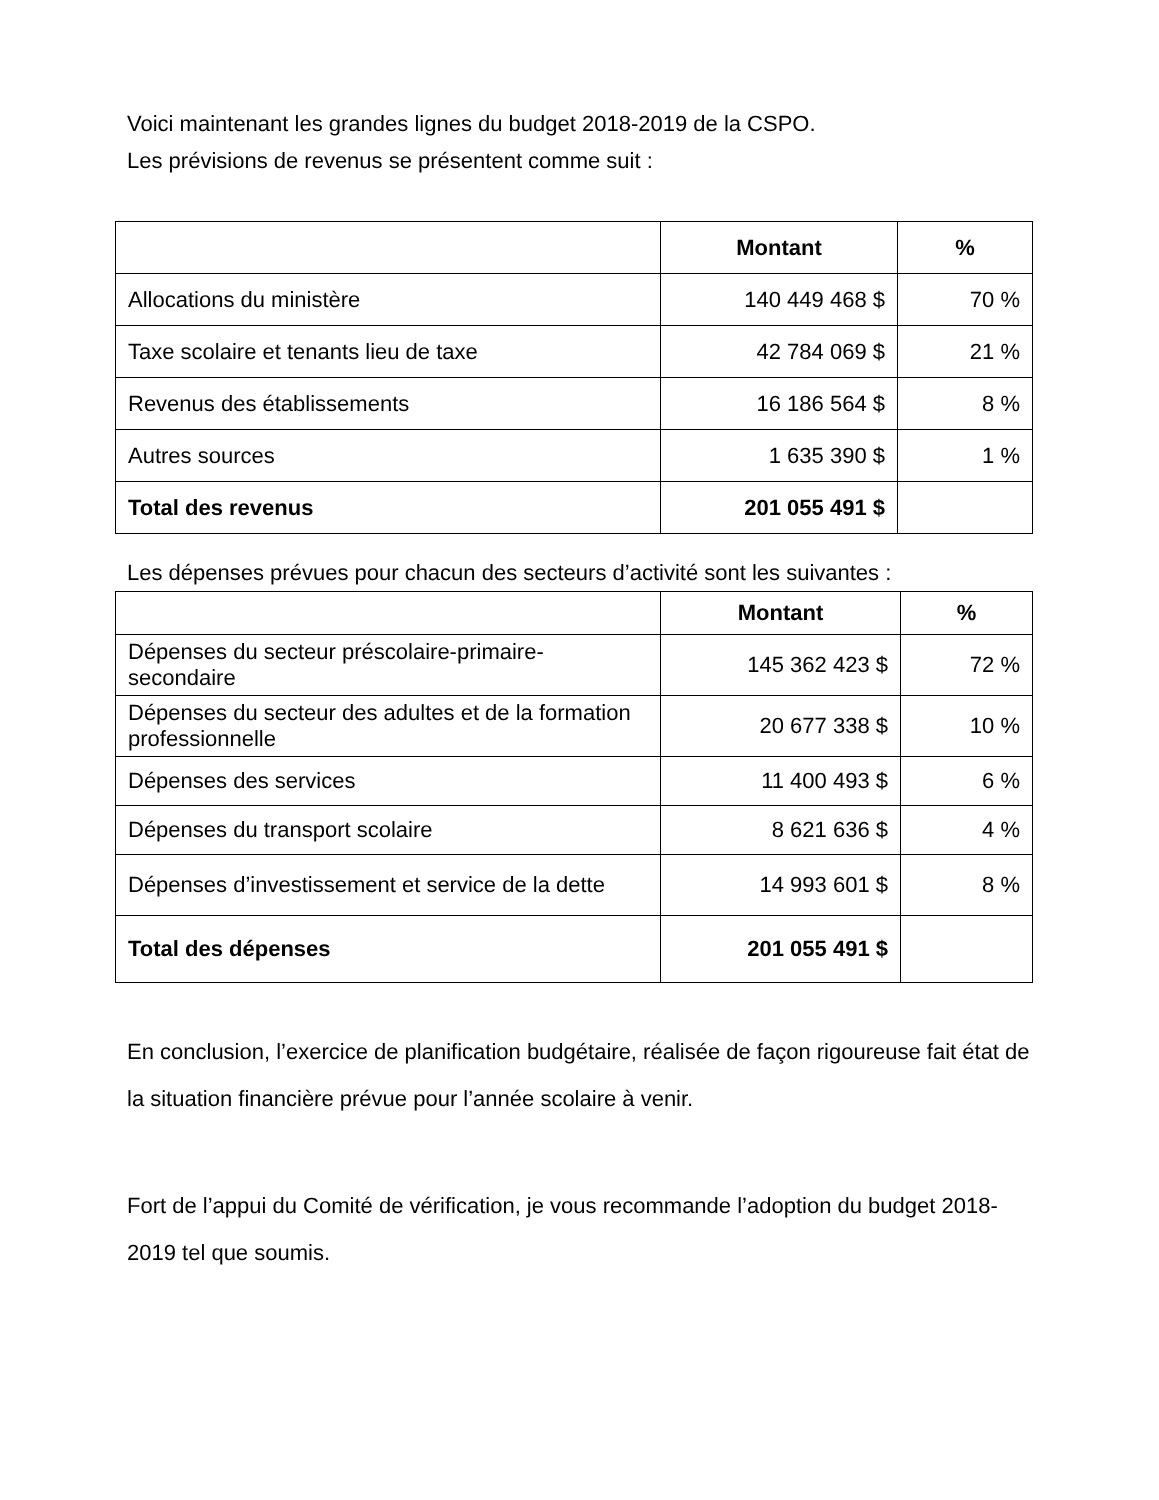Voici maintenant les grandes lignes du budget 2018-2019 de la CSPO.
Les prévisions de revenus se présentent comme suit :
| | Montant | % |
| --- | --- | --- |
| Allocations du ministère | 140 449 468 $ | 70 % |
| Taxe scolaire et tenants lieu de taxe | 42 784 069 $ | 21 % |
| Revenus des établissements | 16 186 564 $ | 8 % |
| Autres sources | 1 635 390 $ | 1 % |
| Total des revenus | 201 055 491 $ | |
Les dépenses prévues pour chacun des secteurs d’activité sont les suivantes :
| | Montant | % |
| --- | --- | --- |
| Dépenses du secteur préscolaire-primaire-secondaire | 145 362 423 $ | 72 % |
| Dépenses du secteur des adultes et de la formation professionnelle | 20 677 338 $ | 10 % |
| Dépenses des services | 11 400 493 $ | 6 % |
| Dépenses du transport scolaire | 8 621 636 $ | 4 % |
| Dépenses d’investissement et service de la dette | 14 993 601 $ | 8 % |
| Total des dépenses | 201 055 491 $ | |
En conclusion, l’exercice de planification budgétaire, réalisée de façon rigoureuse fait état de la situation financière prévue pour l’année scolaire à venir.
Fort de l’appui du Comité de vérification, je vous recommande l’adoption du budget 2018-2019 tel que soumis.